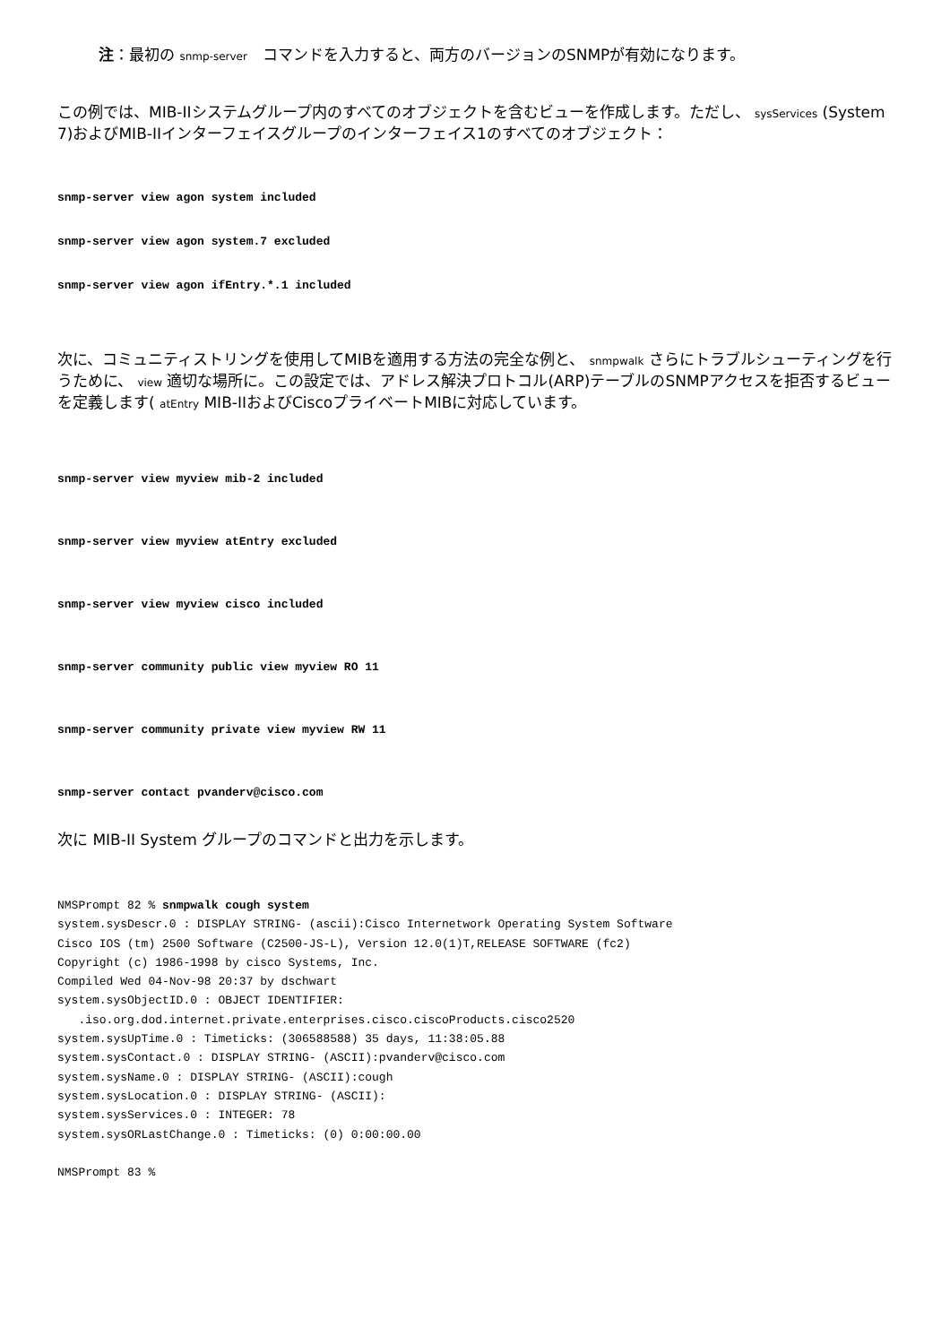注：最初の snmp-server　コマンドを入力すると、両方のバージョンのSNMPが有効になります。
この例では、MIB-IIシステムグループ内のすべてのオブジェクトを含むビューを作成します。ただし、 sysServices (System 7)およびMIB-IIインターフェイスグループのインターフェイス1のすべてのオブジェクト：
snmp-server view agon system included
snmp-server view agon system.7 excluded
snmp-server view agon ifEntry.*.1 included
次に、コミュニティストリングを使用してMIBを適用する方法の完全な例と、 snmpwalk さらにトラブルシューティングを行うために、 view 適切な場所に。この設定では、アドレス解決プロトコル(ARP)テーブルのSNMPアクセスを拒否するビューを定義します( atEntry MIB-IIおよびCiscoプライベートMIBに対応しています。
snmp-server view myview mib-2 included
snmp-server view myview atEntry excluded
snmp-server view myview cisco included
snmp-server community public view myview RO 11
snmp-server community private view myview RW 11
snmp-server contact pvanderv@cisco.com
次に MIB-II System グループのコマンドと出力を示します。
NMSPrompt 82 % snmpwalk cough system
system.sysDescr.0 : DISPLAY STRING- (ascii):Cisco Internetwork Operating System Software
Cisco IOS (tm) 2500 Software (C2500-JS-L), Version 12.0(1)T,RELEASE SOFTWARE (fc2)
Copyright (c) 1986-1998 by cisco Systems, Inc.
Compiled Wed 04-Nov-98 20:37 by dschwart
system.sysObjectID.0 : OBJECT IDENTIFIER:
   .iso.org.dod.internet.private.enterprises.cisco.ciscoProducts.cisco2520
system.sysUpTime.0 : Timeticks: (306588588) 35 days, 11:38:05.88
system.sysContact.0 : DISPLAY STRING- (ASCII):pvanderv@cisco.com
system.sysName.0 : DISPLAY STRING- (ASCII):cough
system.sysLocation.0 : DISPLAY STRING- (ASCII):
system.sysServices.0 : INTEGER: 78
system.sysORLastChange.0 : Timeticks: (0) 0:00:00.00

NMSPrompt 83 %